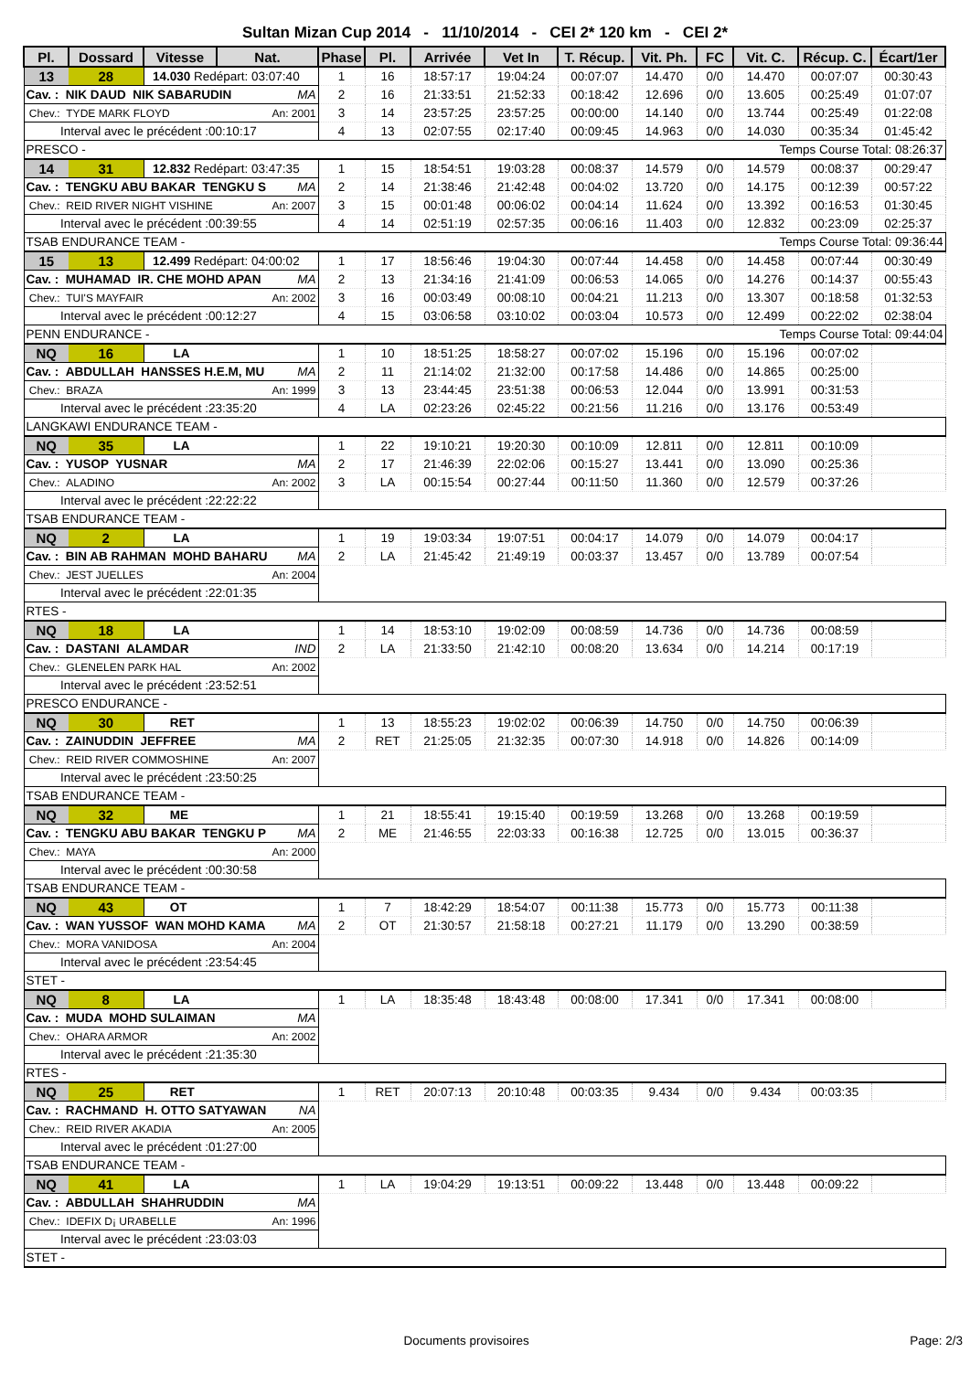Sultan Mizan Cup 2014 - 11/10/2014 - CEI 2* 120 km - CEI 2*
| Pl. | Dossard | Vitesse | Nat. | Phase | Pl. | Arrivée | Vet In | T. Récup. | Vit. Ph. | FC | Vit. C. | Récup. C. | Écart/1er |
| --- | --- | --- | --- | --- | --- | --- | --- | --- | --- | --- | --- | --- | --- |
| 13 | 28 | 14.030 Redépart: 03:07:40 | | 1 | 16 | 18:57:17 | 19:04:24 | 00:07:07 | 14.470 | 0/0 | 14.470 | 00:07:07 | 00:30:43 |
| Cav. : NIK DAUD NIK SABARUDIN MA | | | | 2 | 16 | 21:33:51 | 21:52:33 | 00:18:42 | 12.696 | 0/0 | 13.605 | 00:25:49 | 01:07:07 |
| Chev.: TYDE MARK FLOYD An: 2001 | | | | 3 | 14 | 23:57:25 | 23:57:25 | 00:00:00 | 14.140 | 0/0 | 13.744 | 00:25:49 | 01:22:08 |
| Interval avec le précédent :00:10:17 | | | | 4 | 13 | 02:07:55 | 02:17:40 | 00:09:45 | 14.963 | 0/0 | 14.030 | 00:35:34 | 01:45:42 |
| PRESCO - Temps Course Total: 08:26:37 | | | | | | | | | | | | | |
| 14 | 31 | 12.832 Redépart: 03:47:35 | | 1 | 15 | 18:54:51 | 19:03:28 | 00:08:37 | 14.579 | 0/0 | 14.579 | 00:08:37 | 00:29:47 |
| Cav. : TENGKU ABU BAKAR TENGKU S MA | | | | 2 | 14 | 21:38:46 | 21:42:48 | 00:04:02 | 13.720 | 0/0 | 14.175 | 00:12:39 | 00:57:22 |
| Chev.: REID RIVER NIGHT VISHINE An: 2007 | | | | 3 | 15 | 00:01:48 | 00:06:02 | 00:04:14 | 11.624 | 0/0 | 13.392 | 00:16:53 | 01:30:45 |
| Interval avec le précédent :00:39:55 | | | | 4 | 14 | 02:51:19 | 02:57:35 | 00:06:16 | 11.403 | 0/0 | 12.832 | 00:23:09 | 02:25:37 |
| TSAB ENDURANCE TEAM - Temps Course Total: 09:36:44 | | | | | | | | | | | | | |
| 15 | 13 | 12.499 Redépart: 04:00:02 | | 1 | 17 | 18:56:46 | 19:04:30 | 00:07:44 | 14.458 | 0/0 | 14.458 | 00:07:44 | 00:30:49 |
| Cav. : MUHAMAD IR. CHE MOHD APAN MA | | | | 2 | 13 | 21:34:16 | 21:41:09 | 00:06:53 | 14.065 | 0/0 | 14.276 | 00:14:37 | 00:55:43 |
| Chev.: TUI'S MAYFAIR An: 2002 | | | | 3 | 16 | 00:03:49 | 00:08:10 | 00:04:21 | 11.213 | 0/0 | 13.307 | 00:18:58 | 01:32:53 |
| Interval avec le précédent :00:12:27 | | | | 4 | 15 | 03:06:58 | 03:10:02 | 00:03:04 | 10.573 | 0/0 | 12.499 | 00:22:02 | 02:38:04 |
| PENN ENDURANCE - Temps Course Total: 09:44:04 | | | | | | | | | | | | | |
| NQ | 16 | LA | | 1 | 10 | 18:51:25 | 18:58:27 | 00:07:02 | 15.196 | 0/0 | 15.196 | 00:07:02 | |
| Cav. : ABDULLAH HANSSES H.E.M, MU MA | | | | 2 | 11 | 21:14:02 | 21:32:00 | 00:17:58 | 14.486 | 0/0 | 14.865 | 00:25:00 | |
| Chev.: BRAZA An: 1999 | | | | 3 | 13 | 23:44:45 | 23:51:38 | 00:06:53 | 12.044 | 0/0 | 13.991 | 00:31:53 | |
| Interval avec le précédent :23:35:20 | | | | 4 | LA | 02:23:26 | 02:45:22 | 00:21:56 | 11.216 | 0/0 | 13.176 | 00:53:49 | |
| LANGKAWI ENDURANCE TEAM - | | | | | | | | | | | | | |
| NQ | 35 | LA | | 1 | 22 | 19:10:21 | 19:20:30 | 00:10:09 | 12.811 | 0/0 | 12.811 | 00:10:09 | |
| Cav. : YUSOP YUSNAR MA | | | | 2 | 17 | 21:46:39 | 22:02:06 | 00:15:27 | 13.441 | 0/0 | 13.090 | 00:25:36 | |
| Chev.: ALADINO An: 2002 | | | | 3 | LA | 00:15:54 | 00:27:44 | 00:11:50 | 11.360 | 0/0 | 12.579 | 00:37:26 | |
| Interval avec le précédent :22:22:22 | | | | | | | | | | | | | |
| TSAB ENDURANCE TEAM - | | | | | | | | | | | | | |
| NQ | 2 | LA | | 1 | 19 | 19:03:34 | 19:07:51 | 00:04:17 | 14.079 | 0/0 | 14.079 | 00:04:17 | |
| Cav. : BIN AB RAHMAN MOHD BAHARU MA | | | | 2 | LA | 21:45:42 | 21:49:19 | 00:03:37 | 13.457 | 0/0 | 13.789 | 00:07:54 | |
| Chev.: JEST JUELLES An: 2004 | | | | | | | | | | | | | |
| Interval avec le précédent :22:01:35 | | | | | | | | | | | | | |
| RTES - | | | | | | | | | | | | | |
| NQ | 18 | LA | | 1 | 14 | 18:53:10 | 19:02:09 | 00:08:59 | 14.736 | 0/0 | 14.736 | 00:08:59 | |
| Cav. : DASTANI ALAMDAR IND | | | | 2 | LA | 21:33:50 | 21:42:10 | 00:08:20 | 13.634 | 0/0 | 14.214 | 00:17:19 | |
| Chev.: GLENELEN PARK HAL An: 2002 | | | | | | | | | | | | | |
| Interval avec le précédent :23:52:51 | | | | | | | | | | | | | |
| PRESCO ENDURANCE - | | | | | | | | | | | | | |
| NQ | 30 | RET | | 1 | 13 | 18:55:23 | 19:02:02 | 00:06:39 | 14.750 | 0/0 | 14.750 | 00:06:39 | |
| Cav. : ZAINUDDIN JEFFREE MA | | | | 2 | RET | 21:25:05 | 21:32:35 | 00:07:30 | 14.918 | 0/0 | 14.826 | 00:14:09 | |
| Chev.: REID RIVER COMMOSHINE An: 2007 | | | | | | | | | | | | | |
| Interval avec le précédent :23:50:25 | | | | | | | | | | | | | |
| TSAB ENDURANCE TEAM - | | | | | | | | | | | | | |
| NQ | 32 | ME | | 1 | 21 | 18:55:41 | 19:15:40 | 00:19:59 | 13.268 | 0/0 | 13.268 | 00:19:59 | |
| Cav. : TENGKU ABU BAKAR TENGKU P MA | | | | 2 | ME | 21:46:55 | 22:03:33 | 00:16:38 | 12.725 | 0/0 | 13.015 | 00:36:37 | |
| Chev.: MAYA An: 2000 | | | | | | | | | | | | | |
| Interval avec le précédent :00:30:58 | | | | | | | | | | | | | |
| TSAB ENDURANCE TEAM - | | | | | | | | | | | | | |
| NQ | 43 | OT | | 1 | 7 | 18:42:29 | 18:54:07 | 00:11:38 | 15.773 | 0/0 | 15.773 | 00:11:38 | |
| Cav. : WAN YUSSOF WAN MOHD KAMA MA | | | | 2 | OT | 21:30:57 | 21:58:18 | 00:27:21 | 11.179 | 0/0 | 13.290 | 00:38:59 | |
| Chev.: MORA VANIDOSA An: 2004 | | | | | | | | | | | | | |
| Interval avec le précédent :23:54:45 | | | | | | | | | | | | | |
| STET - | | | | | | | | | | | | | |
| NQ | 8 | LA | | 1 | LA | 18:35:48 | 18:43:48 | 00:08:00 | 17.341 | 0/0 | 17.341 | 00:08:00 | |
| Cav. : MUDA MOHD SULAIMAN MA | | | | | | | | | | | | | |
| Chev.: OHARA ARMOR An: 2002 | | | | | | | | | | | | | |
| Interval avec le précédent :21:35:30 | | | | | | | | | | | | | |
| RTES - | | | | | | | | | | | | | |
| NQ | 25 | RET | | 1 | RET | 20:07:13 | 20:10:48 | 00:03:35 | 9.434 | 0/0 | 9.434 | 00:03:35 | |
| Cav. : RACHMAND H. OTTO SATYAWAN NA | | | | | | | | | | | | | |
| Chev.: REID RIVER AKADIA An: 2005 | | | | | | | | | | | | | |
| Interval avec le précédent :01:27:00 | | | | | | | | | | | | | |
| TSAB ENDURANCE TEAM - | | | | | | | | | | | | | |
| NQ | 41 | LA | | 1 | LA | 19:04:29 | 19:13:51 | 00:09:22 | 13.448 | 0/0 | 13.448 | 00:09:22 | |
| Cav. : ABDULLAH SHAHRUDDIN MA | | | | | | | | | | | | | |
| Chev.: IDEFIX D¡ URABELLE An: 1996 | | | | | | | | | | | | | |
| Interval avec le précédent :23:03:03 | | | | | | | | | | | | | |
| STET - | | | | | | | | | | | | | |
Documents provisoires Page: 2/3